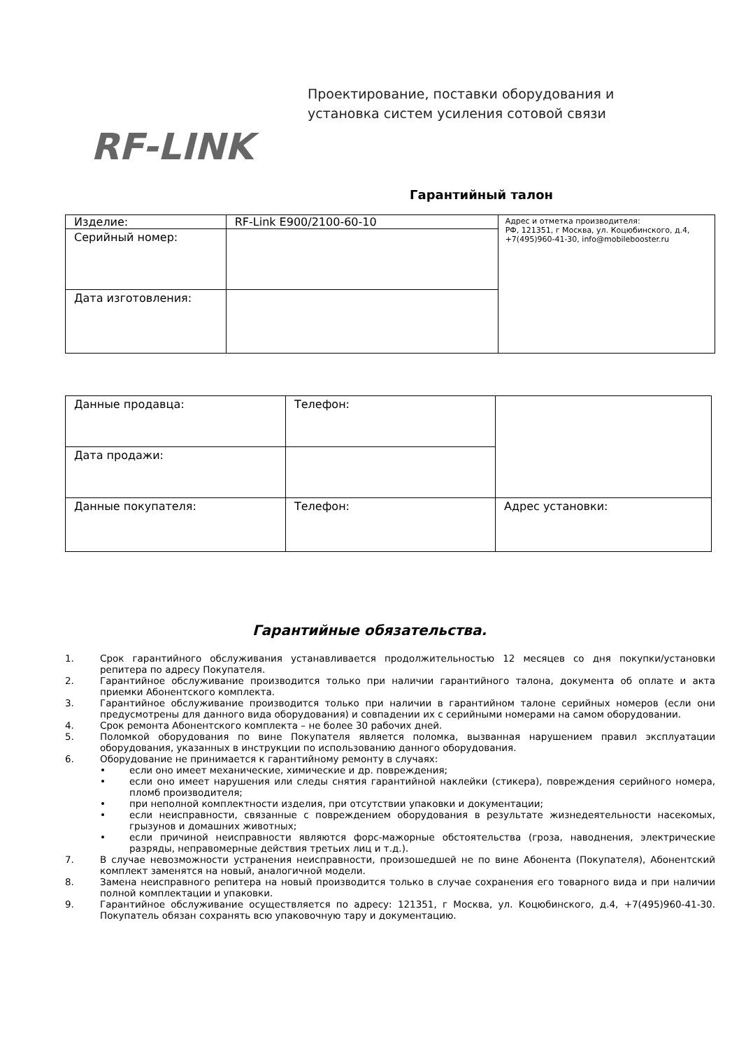RF-LINK
Проектирование, поставки оборудования и
установка систем усиления сотовой связи
Гарантийный талон
| Изделие: | RF-Link E900/2100-60-10 | Адрес и отметка производителя: РФ, 121351, г Москва, ул. Коцюбинского, д.4, +7(495)960-41-30, info@mobilebooster.ru |
| Серийный номер: | | |
| Дата изготовления: | | |
| Данные продавца: | Телефон: | |
| Дата продажи: | | |
| Данные покупателя: | Телефон: | Адрес установки: |
Гарантийные обязательства.
1. Срок гарантийного обслуживания устанавливается продолжительностью 12 месяцев со дня покупки/установки репитера по адресу Покупателя.
2. Гарантийное обслуживание производится только при наличии гарантийного талона, документа об оплате и акта приемки Абонентского комплекта.
3. Гарантийное обслуживание производится только при наличии в гарантийном талоне серийных номеров (если они предусмотрены для данного вида оборудования) и совпадении их с серийными номерами на самом оборудовании.
4. Срок ремонта Абонентского комплекта – не более 30 рабочих дней.
5. Поломкой оборудования по вине Покупателя является поломка, вызванная нарушением правил эксплуатации оборудования, указанных в инструкции по использованию данного оборудования.
6. Оборудование не принимается к гарантийному ремонту в случаях:
• если оно имеет механические, химические и др. повреждения;
• если оно имеет нарушения или следы снятия гарантийной наклейки (стикера), повреждения серийного номера, пломб производителя;
• при неполной комплектности изделия, при отсутствии упаковки и документации;
• если неисправности, связанные с повреждением оборудования в результате жизнедеятельности насекомых, грызунов и домашних животных;
• если причиной неисправности являются форс-мажорные обстоятельства (гроза, наводнения, электрические разряды, неправомерные действия третьих лиц и т.д.).
7. В случае невозможности устранения неисправности, произошедшей не по вине Абонента (Покупателя), Абонентский комплект заменятся на новый, аналогичной модели.
8. Замена неисправного репитера на новый производится только в случае сохранения его товарного вида и при наличии полной комплектации и упаковки.
9. Гарантийное обслуживание осуществляется по адресу: 121351, г Москва, ул. Коцюбинского, д.4, +7(495)960-41-30. Покупатель обязан сохранять всю упаковочную тару и документацию.